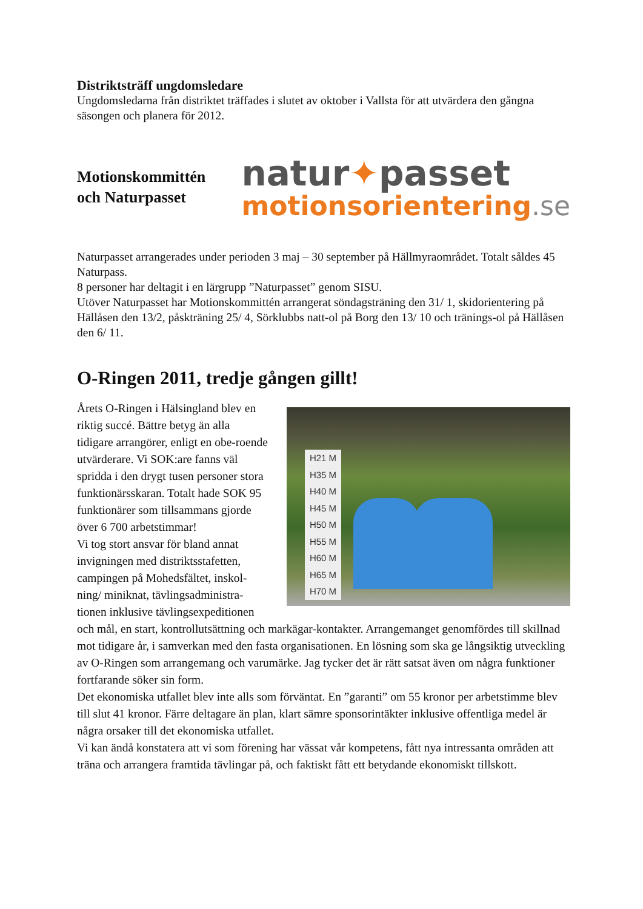Distriktsträff ungdomsledare
Ungdomsledarna från distriktet träffades i slutet av oktober i Vallsta för att utvärdera den gångna säsongen och planera för 2012.
Motionskommittén och Naturpasset
natur✦passet
motionsorientering.se
Naturpasset arrangerades under perioden 3 maj – 30 september på Hällmyraområdet. Totalt såldes 45 Naturpass.
8 personer har deltagit i en lärgrupp ”Naturpasset” genom SISU.
Utöver Naturpasset har Motionskommittén arrangerat söndagsträning den 31/ 1, skidorientering på Hällåsen den 13/2, påskträning 25/ 4, Sörklubbs natt-ol på Borg den 13/ 10 och tränings-ol på Hällåsen den 6/ 11.
O-Ringen 2011, tredje gången gillt!
H21 M
H35 M
H40 M
H45 M
H50 M
H55 M
H60 M
H65 M
H70 M
Årets O-Ringen i Hälsingland blev en riktig succé. Bättre betyg än alla tidigare arrangörer, enligt en obe-roende utvärderare. Vi SOK:are fanns väl spridda i den drygt tusen personer stora funktionärsskaran. Totalt hade SOK 95 funktionärer som tillsammans gjorde över 6 700 arbetstimmar!
Vi tog stort ansvar för bland annat invigningen med distriktsstafetten, campingen på Mohedsfältet, inskol-ning/ miniknat, tävlingsadministra-tionen inklusive tävlingsexpeditionen och mål, en start, kontrollutsättning och markägar-kontakter. Arrangemanget genomfördes till skillnad mot tidigare år, i samverkan med den fasta organisationen. En lösning som ska ge långsiktig utveckling av O-Ringen som arrangemang och varumärke. Jag tycker det är rätt satsat även om några funktioner fortfarande söker sin form.
Det ekonomiska utfallet blev inte alls som förväntat. En ”garanti” om 55 kronor per arbetstimme blev till slut 41 kronor. Färre deltagare än plan, klart sämre sponsorintäkter inklusive offentliga medel är några orsaker till det ekonomiska utfallet.
Vi kan ändå konstatera att vi som förening har vässat vår kompetens, fått nya intressanta områden att träna och arrangera framtida tävlingar på, och faktiskt fått ett betydande ekonomiskt tillskott.